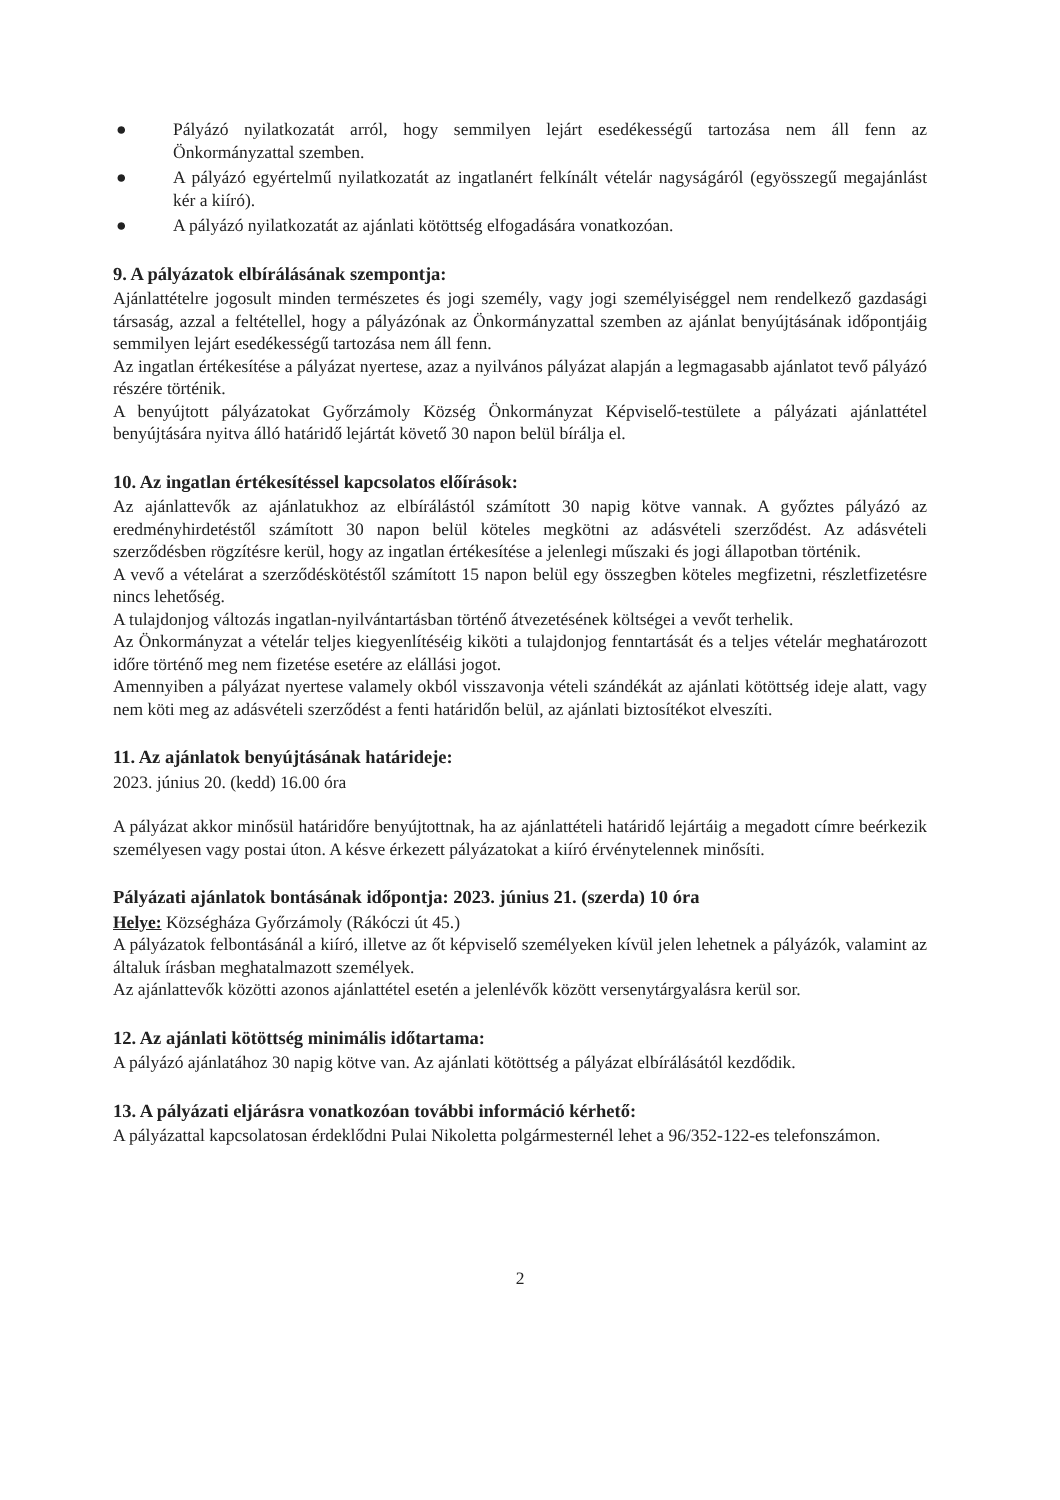● Pályázó nyilatkozatát arról, hogy semmilyen lejárt esedékességű tartozása nem áll fenn az Önkormányzattal szemben.
● A pályázó egyértelmű nyilatkozatát az ingatlanért felkínált vételár nagyságáról (egyösszegű megajánlást kér a kiíró).
● A pályázó nyilatkozatát az ajánlati kötöttség elfogadására vonatkozóan.
9. A pályázatok elbírálásának szempontja:
Ajánlattételre jogosult minden természetes és jogi személy, vagy jogi személyiséggel nem rendelkező gazdasági társaság, azzal a feltétellel, hogy a pályázónak az Önkormányzattal szemben az ajánlat benyújtásának időpontjáig semmilyen lejárt esedékességű tartozása nem áll fenn.
Az ingatlan értékesítése a pályázat nyertese, azaz a nyilvános pályázat alapján a legmagasabb ajánlatot tevő pályázó részére történik.
A benyújtott pályázatokat Győrzámoly Község Önkormányzat Képviselő-testülete a pályázati ajánlattétel benyújtására nyitva álló határidő lejártát követő 30 napon belül bírálja el.
10. Az ingatlan értékesítéssel kapcsolatos előírások:
Az ajánlattevők az ajánlatukhoz az elbírálástól számított 30 napig kötve vannak. A győztes pályázó az eredményhirdetéstől számított 30 napon belül köteles megkötni az adásvételi szerződést. Az adásvételi szerződésben rögzítésre kerül, hogy az ingatlan értékesítése a jelenlegi műszaki és jogi állapotban történik.
A vevő a vételárat a szerződéskötéstől számított 15 napon belül egy összegben köteles megfizetni, részletfizetésre nincs lehetőség.
A tulajdonjog változás ingatlan-nyilvántartásban történő átvezetésének költségei a vevőt terhelik.
Az Önkormányzat a vételár teljes kiegyenlítéséig kiköti a tulajdonjog fenntartását és a teljes vételár meghatározott időre történő meg nem fizetése esetére az elállási jogot.
Amennyiben a pályázat nyertese valamely okból visszavonja vételi szándékát az ajánlati kötöttség ideje alatt, vagy nem köti meg az adásvételi szerződést a fenti határidőn belül, az ajánlati biztosítékot elveszíti.
11. Az ajánlatok benyújtásának határideje:
2023. június 20. (kedd) 16.00 óra
A pályázat akkor minősül határidőre benyújtottnak, ha az ajánlattételi határidő lejártáig a megadott címre beérkezik személyesen vagy postai úton. A késve érkezett pályázatokat a kiíró érvénytelennek minősíti.
Pályázati ajánlatok bontásának időpontja: 2023. június 21. (szerda) 10 óra
Helye: Községháza Győrzámoly (Rákóczi út 45.)
A pályázatok felbontásánál a kiíró, illetve az őt képviselő személyeken kívül jelen lehetnek a pályázók, valamint az általuk írásban meghatalmazott személyek.
Az ajánlattevők közötti azonos ajánlattétel esetén a jelenlévők között versenytárgyalásra kerül sor.
12. Az ajánlati kötöttség minimális időtartama:
A pályázó ajánlatához 30 napig kötve van. Az ajánlati kötöttség a pályázat elbírálásától kezdődik.
13. A pályázati eljárásra vonatkozóan további információ kérhető:
A pályázattal kapcsolatosan érdeklődni Pulai Nikoletta polgármesternél lehet a 96/352-122-es telefonszámon.
2